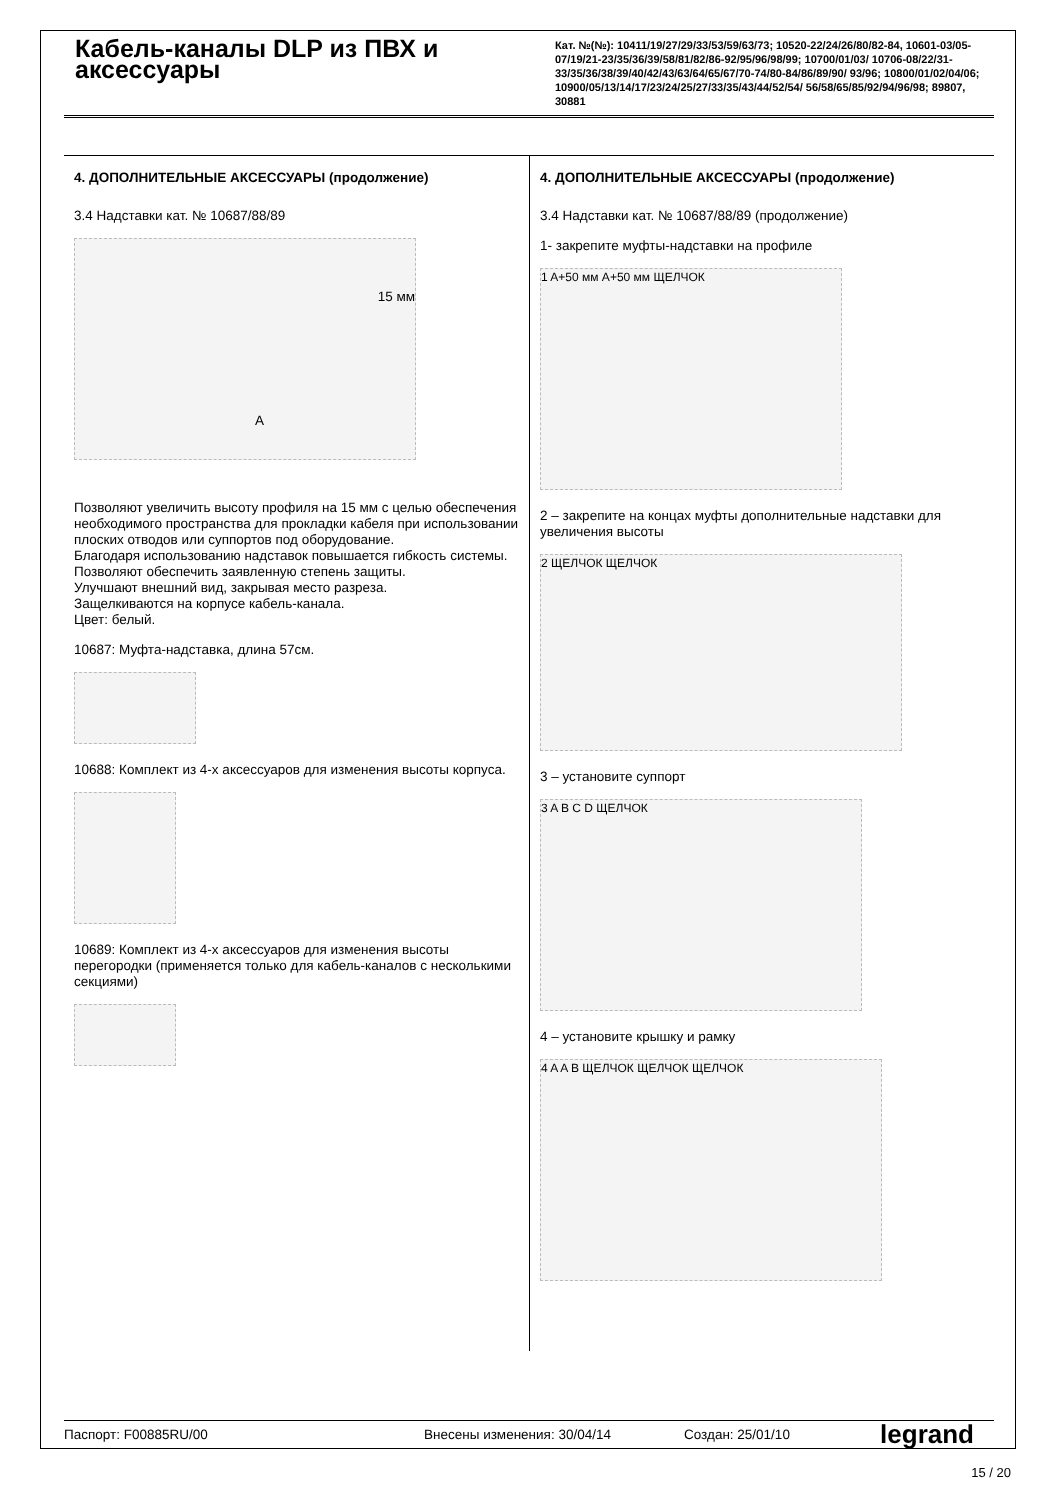Кабель-каналы DLP из ПВХ и аксессуары
Кат. №(№): 10411/19/27/29/33/53/59/63/73; 10520-22/24/26/80/82-84, 10601-03/05-07/19/21-23/35/36/39/58/81/82/86-92/95/96/98/99; 10700/01/03/ 10706-08/22/31-33/35/36/38/39/40/42/43/63/64/65/67/70-74/80-84/86/89/90/ 93/96; 10800/01/02/04/06; 10900/05/13/14/17/23/24/25/27/33/35/43/44/52/54/ 56/58/65/85/92/94/96/98; 89807, 30881
4. ДОПОЛНИТЕЛЬНЫЕ АКСЕССУАРЫ (продолжение)
3.4 Надставки кат. № 10687/88/89
15 мм
A
Позволяют увеличить высоту профиля на 15 мм с целью обеспечения необходимого пространства для прокладки кабеля при использовании плоских отводов или суппортов под оборудование.
Благодаря использованию надставок повышается гибкость системы.
Позволяют обеспечить заявленную степень защиты.
Улучшают внешний вид, закрывая место разреза.
Защелкиваются на корпусе кабель-канала.
Цвет: белый.
10687: Муфта-надставка, длина 57см.
10688: Комплект из 4-х аксессуаров для изменения высоты корпуса.
10689: Комплект из 4-х аксессуаров для изменения высоты перегородки (применяется только для кабель-каналов с несколькими секциями)
4. ДОПОЛНИТЕЛЬНЫЕ АКСЕССУАРЫ (продолжение)
3.4 Надставки кат. № 10687/88/89 (продолжение)
1- закрепите муфты-надставки на профиле
1 A+50 мм A+50 мм ЩЕЛЧОК
2 – закрепите на концах муфты дополнительные надставки для увеличения высоты
2 ЩЕЛЧОК ЩЕЛЧОК
3 – установите суппорт
3 A B C D ЩЕЛЧОК
4 – установите крышку и рамку
4 A A B ЩЕЛЧОК ЩЕЛЧОК ЩЕЛЧОК
Паспорт: F00885RU/00 Внесены изменения: 30/04/14 Создан: 25/01/10 legrand
15 / 20